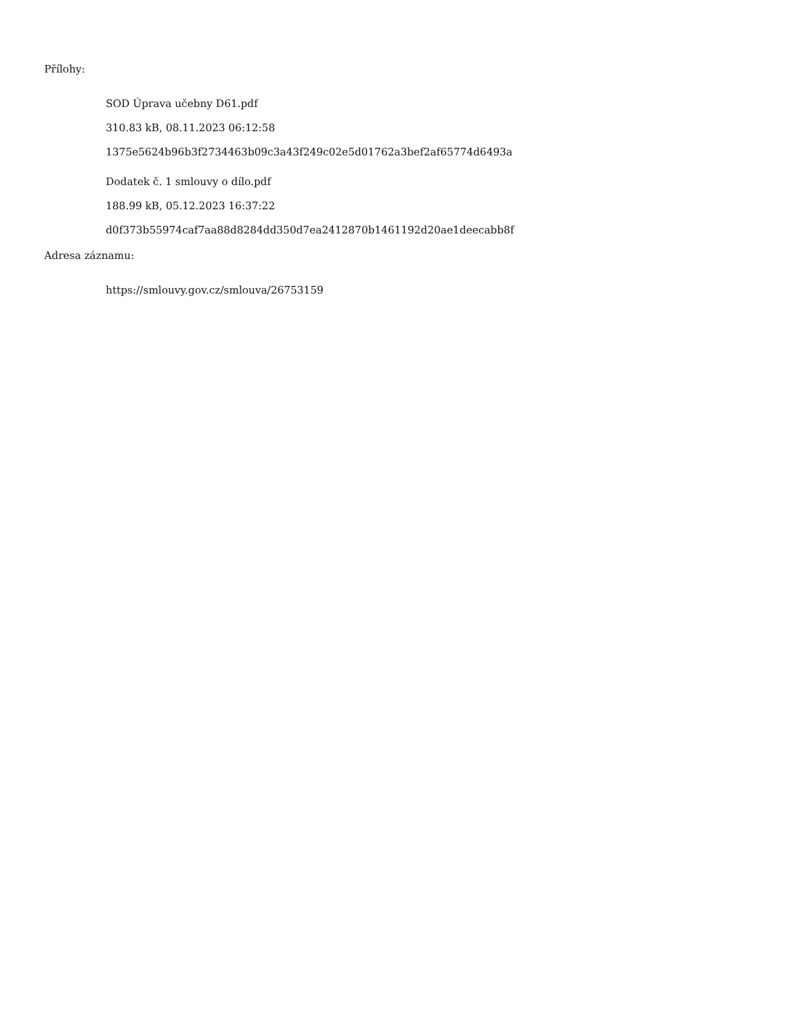Přílohy:
SOD Úprava učebny D61.pdf
310.83 kB, 08.11.2023 06:12:58
1375e5624b96b3f2734463b09c3a43f249c02e5d01762a3bef2af65774d6493a
Dodatek č. 1 smlouvy o dílo.pdf
188.99 kB, 05.12.2023 16:37:22
d0f373b55974caf7aa88d8284dd350d7ea2412870b1461192d20ae1deecabb8f
Adresa záznamu:
https://smlouvy.gov.cz/smlouva/26753159